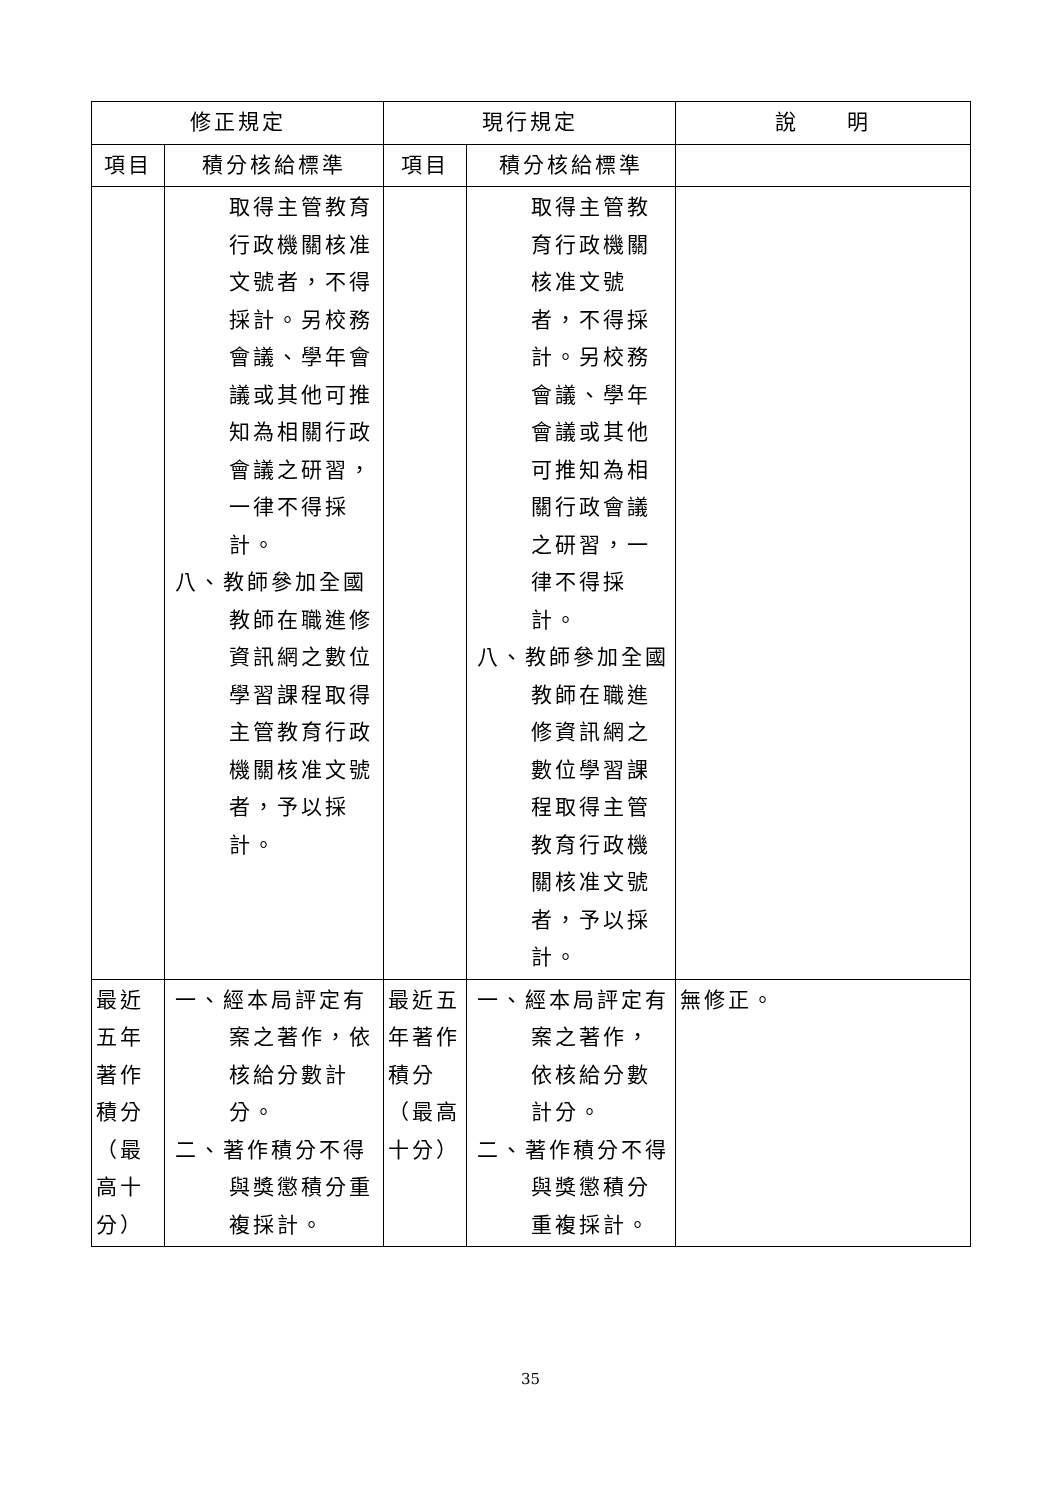| 修正規定 | | 現行規定 | | 說 明 |
| --- | --- | --- | --- | --- |
| 項目 | 積分核給標準 | 項目 | 積分核給標準 | |
| | 取得主管教育行政機關核准文號者，不得採計。另校務會議、學年會議或其他可推知為相關行政會議之研習，一律不得採計。 八、 教師參加全國教師在職進修資訊網之數位學習課程取得主管教育行政機關核准文號者，予以採計。 | | 取得主管教育行政機關核准文號者，不得採計。另校務會議、學年會議或其他可推知為相關行政會議之研習，一律不得採計。 八、 教師參加全國教師在職進修資訊網之數位學習課程取得主管教育行政機關核准文號者，予以採計。 | |
| 最近五年著作積分（最高十分） | 一、 經本局評定有案之著作，依核給分數計分。 二、 著作積分不得與獎懲積分重複採計。 | 最近五年著作積分（最高十分） | 一、 經本局評定有案之著作，依核給分數計分。 二、 著作積分不得與獎懲積分重複採計。 | 無修正。 |
35